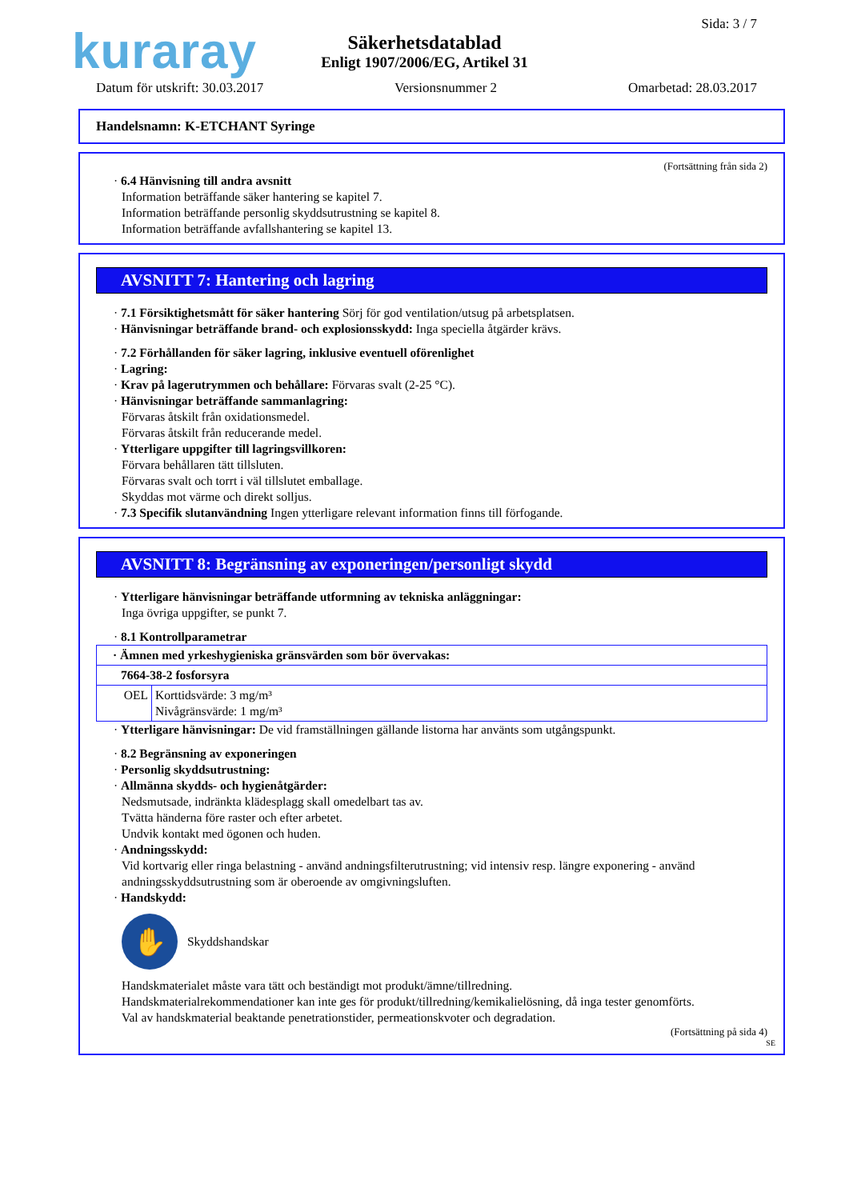kuraray Sida: 3 / 7
Säkerhetsdatablad
Enligt 1907/2006/EG, Artikel 31
Datum för utskrift: 30.03.2017 Versionsnummer 2 Omarbetad: 28.03.2017
Handelsnamn: K-ETCHANT Syringe
(Fortsättning från sida 2)
· 6.4 Hänvisning till andra avsnitt
Information beträffande säker hantering se kapitel 7.
Information beträffande personlig skyddsutrustning se kapitel 8.
Information beträffande avfallshantering se kapitel 13.
AVSNITT 7: Hantering och lagring
· 7.1 Försiktighetsmått för säker hantering Sörj för god ventilation/utsug på arbetsplatsen.
· Hänvisningar beträffande brand- och explosionsskydd: Inga speciella åtgärder krävs.
· 7.2 Förhållanden för säker lagring, inklusive eventuell oförenlighet
· Lagring:
· Krav på lagerutrymmen och behållare: Förvaras svalt (2-25 °C).
· Hänvisningar beträffande sammanlagring:
Förvaras åtskilt från oxidationsmedel.
Förvaras åtskilt från reducerande medel.
· Ytterligare uppgifter till lagringsvillkoren:
Förvara behållaren tätt tillsluten.
Förvaras svalt och torrt i väl tillslutet emballage.
Skyddas mot värme och direkt solljus.
· 7.3 Specifik slutanvändning Ingen ytterligare relevant information finns till förfogande.
AVSNITT 8: Begränsning av exponeringen/personligt skydd
· Ytterligare hänvisningar beträffande utformning av tekniska anläggningar:
Inga övriga uppgifter, se punkt 7.
· 8.1 Kontrollparametrar
| · Ämnen med yrkeshygieniska gränsvärden som bör övervakas: | |
| 7664-38-2 fosforsyra | |
| OEL | Korttidsvärde: 3 mg/m³ Nivågränsvärde: 1 mg/m³ |
· Ytterligare hänvisningar: De vid framställningen gällande listorna har använts som utgångspunkt.
· 8.2 Begränsning av exponeringen
· Personlig skyddsutrustning:
· Allmänna skydds- och hygienåtgärder:
Nedsmutsade, indränkta klädesplagg skall omedelbart tas av.
Tvätta händerna före raster och efter arbetet.
Undvik kontakt med ögonen och huden.
· Andningsskydd:
Vid kortvarig eller ringa belastning - använd andningsfilterutrustning; vid intensiv resp. längre exponering - använd andningsskyddsutrustning som är oberoende av omgivningsluften.
· Handskydd:
✋
Skyddshandskar
Handskmaterialet måste vara tätt och beständigt mot produkt/ämne/tillredning.
Handskmaterialrekommendationer kan inte ges för produkt/tillredning/kemikalielösning, då inga tester genomförts.
Val av handskmaterial beaktande penetrationstider, permeationskvoter och degradation.
(Fortsättning på sida 4)
SE